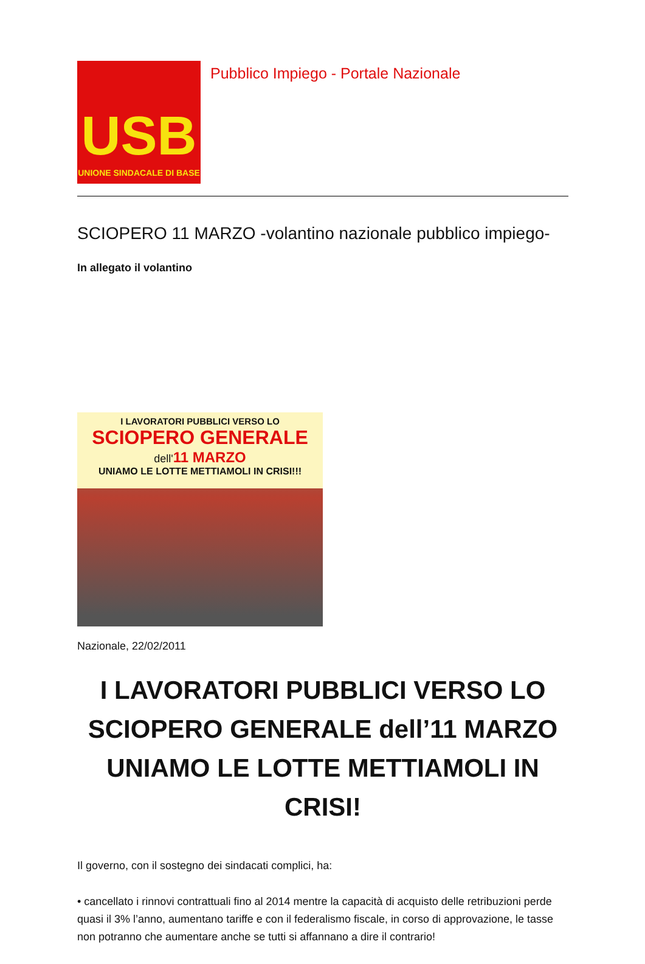USB
UNIONE SINDACALE DI BASE
Pubblico Impiego - Portale Nazionale
SCIOPERO 11 MARZO -volantino nazionale pubblico impiego-
In allegato il volantino
I LAVORATORI PUBBLICI VERSO LO
SCIOPERO GENERALE
dell'11 MARZO
UNIAMO LE LOTTE METTIAMOLI IN CRISI!!!
Nazionale, 22/02/2011
I LAVORATORI PUBBLICI VERSO LO SCIOPERO GENERALE dell’11 MARZO UNIAMO LE LOTTE METTIAMOLI IN CRISI!
Il governo, con il sostegno dei sindacati complici, ha:
• cancellato i rinnovi contrattuali fino al 2014 mentre la capacità di acquisto delle retribuzioni perde quasi il 3% l’anno, aumentano tariffe e con il federalismo fiscale, in corso di approvazione, le tasse non potranno che aumentare anche se tutti si affannano a dire il contrario!